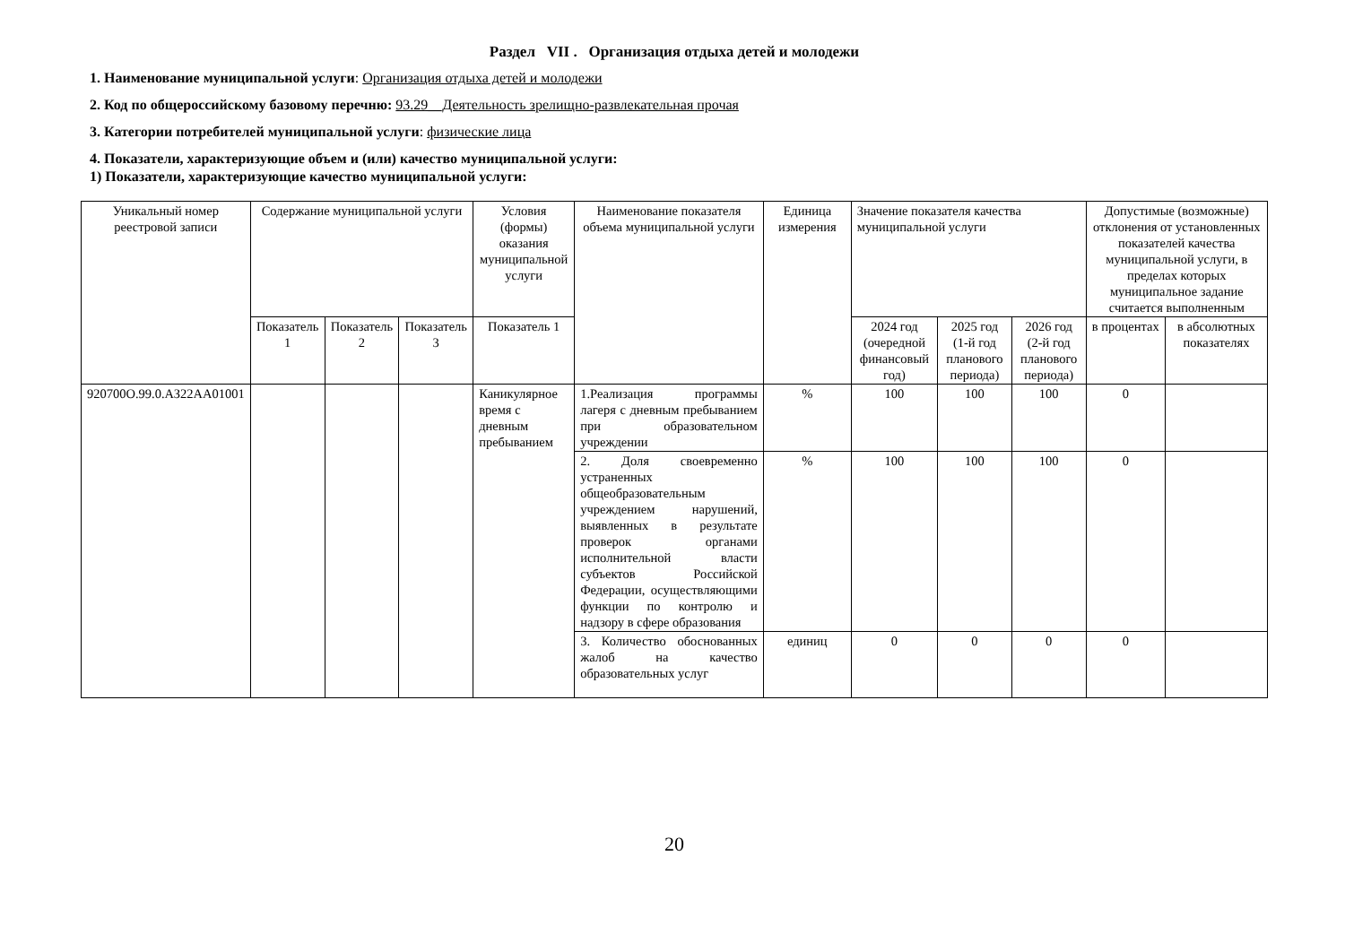Раздел VII . Организация отдыха детей и молодежи
1. Наименование муниципальной услуги: Организация отдыха детей и молодежи
2. Код по общероссийскому базовому перечню: 93.29__Деятельность зрелищно-развлекательная прочая
3. Категории потребителей муниципальной услуги: физические лица
4. Показатели, характеризующие объем и (или) качество муниципальной услуги:
1) Показатели, характеризующие качество муниципальной услуги:
| Уникальный номер реестровой записи | Содержание муниципальной услуги | | | Условия (формы) оказания муниципальной услуги | Наименование показателя объема муниципальной услуги | Единица измерения | Значение показателя качества муниципальной услуги | | | Допустимые (возможные) отклонения от установленных показателей качества муниципальной услуги, в пределах которых муниципальное задание считается выполненным | |
| --- | --- | --- | --- | --- | --- | --- | --- | --- | --- | --- | --- |
| | Показатель 1 | Показатель 2 | Показатель 3 | Показатель 1 | | | 2024 год (очередной финансовый год) | 2025 год (1-й год планового периода) | 2026 год (2-й год планового периода) | в процентах | в абсолютных показателях |
| 920700О.99.0.АЗ22АА01001 | | | | Каникулярное время с дневным пребыванием | 1.Реализация программы лагеря с дневным пребыванием при образовательном учреждении | % | 100 | 100 | 100 | 0 | |
| | | | | | 2. Доля своевременно устраненных общеобразовательным учреждением нарушений, выявленных в результате проверок органами исполнительной власти субъектов Российской Федерации, осуществляющими функции по контролю и надзору в сфере образования | % | 100 | 100 | 100 | 0 | |
| | | | | | 3. Количество обоснованных жалоб на качество образовательных услуг | единиц | 0 | 0 | 0 | 0 | |
20